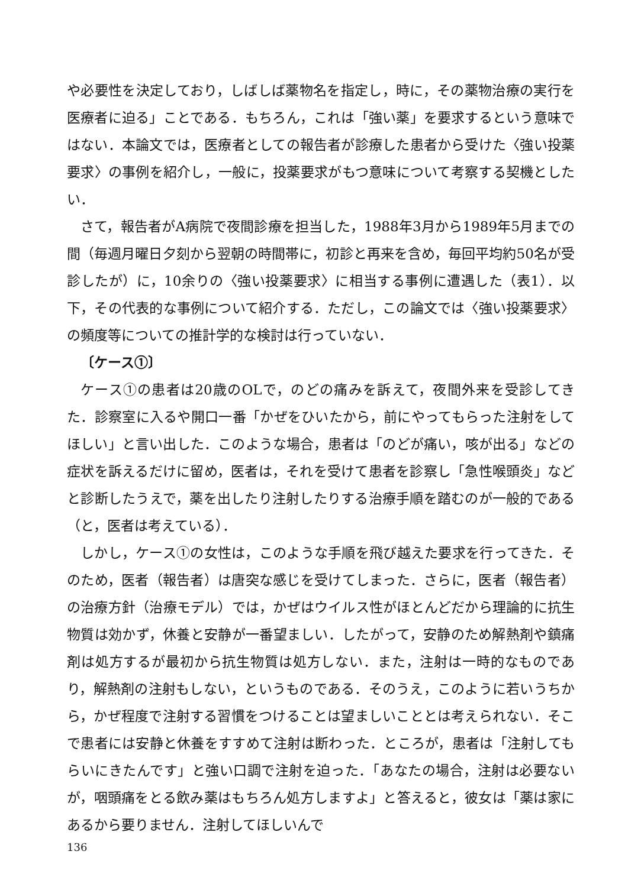や必要性を決定しており，しばしば薬物名を指定し，時に，その薬物治療の実行を医療者に迫る」ことである．もちろん，これは「強い薬」を要求するという意味ではない．本論文では，医療者としての報告者が診療した患者から受けた〈強い投薬要求〉の事例を紹介し，一般に，投薬要求がもつ意味について考察する契機としたい．
さて，報告者がA病院で夜間診療を担当した，1988年3月から1989年5月までの間（毎週月曜日夕刻から翌朝の時間帯に，初診と再来を含め，毎回平均約50名が受診したが）に，10余りの〈強い投薬要求〉に相当する事例に遭遇した（表1）．以下，その代表的な事例について紹介する．ただし，この論文では〈強い投薬要求〉の頻度等についての推計学的な検討は行っていない．
〔ケース①〕
ケース①の患者は20歳のOLで，のどの痛みを訴えて，夜間外来を受診してきた．診察室に入るや開口一番「かぜをひいたから，前にやってもらった注射をしてほしい」と言い出した．このような場合，患者は「のどが痛い，咳が出る」などの症状を訴えるだけに留め，医者は，それを受けて患者を診察し「急性喉頭炎」などと診断したうえで，薬を出したり注射したりする治療手順を踏むのが一般的である（と，医者は考えている）．
しかし，ケース①の女性は，このような手順を飛び越えた要求を行ってきた．そのため，医者（報告者）は唐突な感じを受けてしまった．さらに，医者（報告者）の治療方針（治療モデル）では，かぜはウイルス性がほとんどだから理論的に抗生物質は効かず，休養と安静が一番望ましい．したがって，安静のため解熱剤や鎮痛剤は処方するが最初から抗生物質は処方しない．また，注射は一時的なものであり，解熱剤の注射もしない，というものである．そのうえ，このように若いうちから，かぜ程度で注射する習慣をつけることは望ましいこととは考えられない．そこで患者には安静と休養をすすめて注射は断わった．ところが，患者は「注射してもらいにきたんです」と強い口調で注射を迫った．「あなたの場合，注射は必要ないが，咽頭痛をとる飲み薬はもちろん処方しますよ」と答えると，彼女は「薬は家にあるから要りません．注射してほしいんで
136